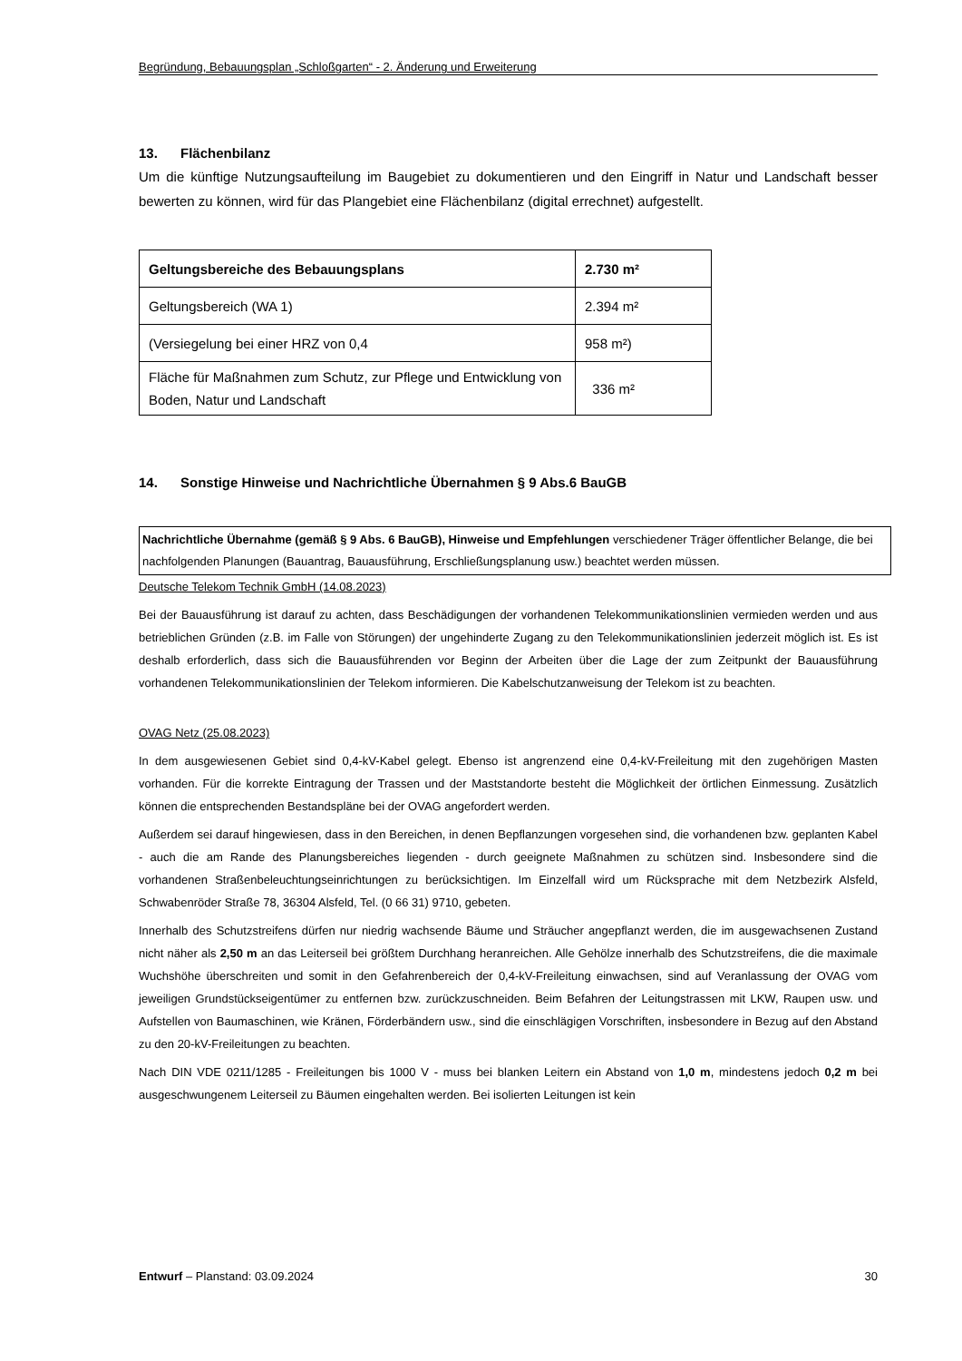Begründung, Bebauungsplan „Schloßgarten“ - 2. Änderung und Erweiterung
13. Flächenbilanz
Um die künftige Nutzungsaufteilung im Baugebiet zu dokumentieren und den Eingriff in Natur und Landschaft besser bewerten zu können, wird für das Plangebiet eine Flächenbilanz (digital errechnet) aufgestellt.
| Geltungsbereiche des Bebauungsplans | 2.730 m² |
| Geltungsbereich (WA 1) | 2.394 m² |
| (Versiegelung bei einer HRZ von 0,4 | 958 m²) |
| Fläche für Maßnahmen zum Schutz, zur Pflege und Entwicklung von Boden, Natur und Landschaft | 336 m² |
14. Sonstige Hinweise und Nachrichtliche Übernahmen § 9 Abs.6 BauGB
Nachrichtliche Übernahme (gemäß § 9 Abs. 6 BauGB), Hinweise und Empfehlungen verschiedener Träger öffentlicher Belange, die bei nachfolgenden Planungen (Bauantrag, Bauausführung, Erschließungsplanung usw.) beachtet werden müssen.
Deutsche Telekom Technik GmbH (14.08.2023)
Bei der Bauausführung ist darauf zu achten, dass Beschädigungen der vorhandenen Telekommunikationslinien vermieden werden und aus betrieblichen Gründen (z.B. im Falle von Störungen) der ungehinderte Zugang zu den Telekommunikationslinien jederzeit möglich ist. Es ist deshalb erforderlich, dass sich die Bauausführenden vor Beginn der Arbeiten über die Lage der zum Zeitpunkt der Bauausführung vorhandenen Telekommunikationslinien der Telekom informieren. Die Kabelschutzanweisung der Telekom ist zu beachten.
OVAG Netz (25.08.2023)
In dem ausgewiesenen Gebiet sind 0,4-kV-Kabel gelegt. Ebenso ist angrenzend eine 0,4-kV-Freileitung mit den zugehörigen Masten vorhanden. Für die korrekte Eintragung der Trassen und der Maststandorte besteht die Möglichkeit der örtlichen Einmessung. Zusätzlich können die entsprechenden Bestandspläne bei der OVAG angefordert werden.
Außerdem sei darauf hingewiesen, dass in den Bereichen, in denen Bepflanzungen vorgesehen sind, die vorhandenen bzw. geplanten Kabel - auch die am Rande des Planungsbereiches liegenden - durch geeignete Maßnahmen zu schützen sind. Insbesondere sind die vorhandenen Straßenbeleuchtungseinrichtungen zu berücksichtigen. Im Einzelfall wird um Rücksprache mit dem Netzbezirk Alsfeld, Schwabenröder Straße 78, 36304 Alsfeld, Tel. (0 66 31) 9710, gebeten.
Innerhalb des Schutzstreifens dürfen nur niedrig wachsende Bäume und Sträucher angepflanzt werden, die im ausgewachsenen Zustand nicht näher als 2,50 m an das Leiterseil bei größtem Durchhang heranreichen. Alle Gehölze innerhalb des Schutzstreifens, die die maximale Wuchshöhe überschreiten und somit in den Gefahrenbereich der 0,4-kV-Freileitung einwachsen, sind auf Veranlassung der OVAG vom jeweiligen Grundstückseigentümer zu entfernen bzw. zurückzuschneiden. Beim Befahren der Leitungstrassen mit LKW, Raupen usw. und Aufstellen von Baumaschinen, wie Kränen, Förderbändern usw., sind die einschlägigen Vorschriften, insbesondere in Bezug auf den Abstand zu den 20-kV-Freileitungen zu beachten.
Nach DIN VDE 0211/1285 - Freileitungen bis 1000 V - muss bei blanken Leitern ein Abstand von 1,0 m, mindestens jedoch 0,2 m bei ausgeschwungenem Leiterseil zu Bäumen eingehalten werden. Bei isolierten Leitungen ist kein
Entwurf – Planstand: 03.09.2024 30